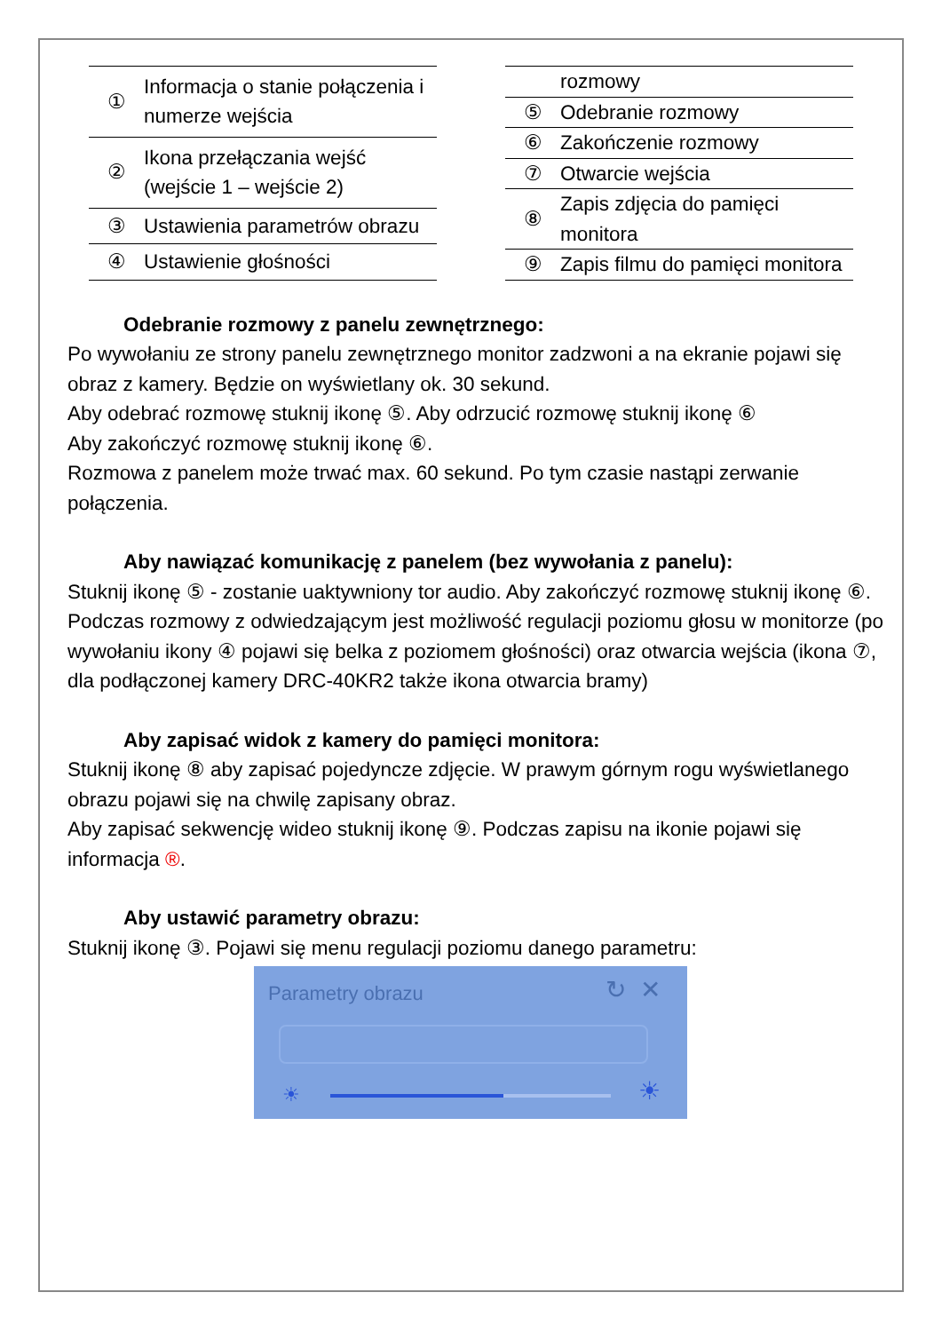| ① | Informacja o stanie połączenia i numerze wejścia |
| ② | Ikona przełączania wejść (wejście 1 – wejście 2) |
| ③ | Ustawienia parametrów obrazu |
| ④ | Ustawienie głośności |
| | rozmowy |
| ⑤ | Odebranie rozmowy |
| ⑥ | Zakończenie rozmowy |
| ⑦ | Otwarcie wejścia |
| ⑧ | Zapis zdjęcia do pamięci monitora |
| ⑨ | Zapis filmu do pamięci monitora |
Odebranie rozmowy z panelu zewnętrznego:
Po wywołaniu ze strony panelu zewnętrznego monitor zadzwoni a na ekranie pojawi się obraz z kamery. Będzie on wyświetlany ok. 30 sekund.
Aby odebrać rozmowę stuknij ikonę ⑤. Aby odrzucić rozmowę stuknij ikonę ⑥
Aby zakończyć rozmowę stuknij ikonę ⑥.
Rozmowa z panelem może trwać max. 60 sekund. Po tym czasie nastąpi zerwanie połączenia.
Aby nawiązać komunikację z panelem (bez wywołania z panelu):
Stuknij ikonę ⑤ - zostanie uaktywniony tor audio. Aby zakończyć rozmowę stuknij ikonę ⑥.
Podczas rozmowy z odwiedzającym jest możliwość regulacji poziomu głosu w monitorze (po wywołaniu ikony ④ pojawi się belka z poziomem głośności) oraz otwarcia wejścia (ikona ⑦, dla podłączonej kamery DRC-40KR2 także ikona otwarcia bramy)
Aby zapisać widok z kamery do pamięci monitora:
Stuknij ikonę ⑧ aby zapisać pojedyncze zdjęcie. W prawym górnym rogu wyświetlanego obrazu pojawi się na chwilę zapisany obraz.
Aby zapisać sekwencję wideo stuknij ikonę ⑨. Podczas zapisu na ikonie pojawi się informacja ®.
Aby ustawić parametry obrazu:
Stuknij ikonę ③. Pojawi się menu regulacji poziomu danego parametru:
Parametry obrazu ↻ ✕
☀ ☀